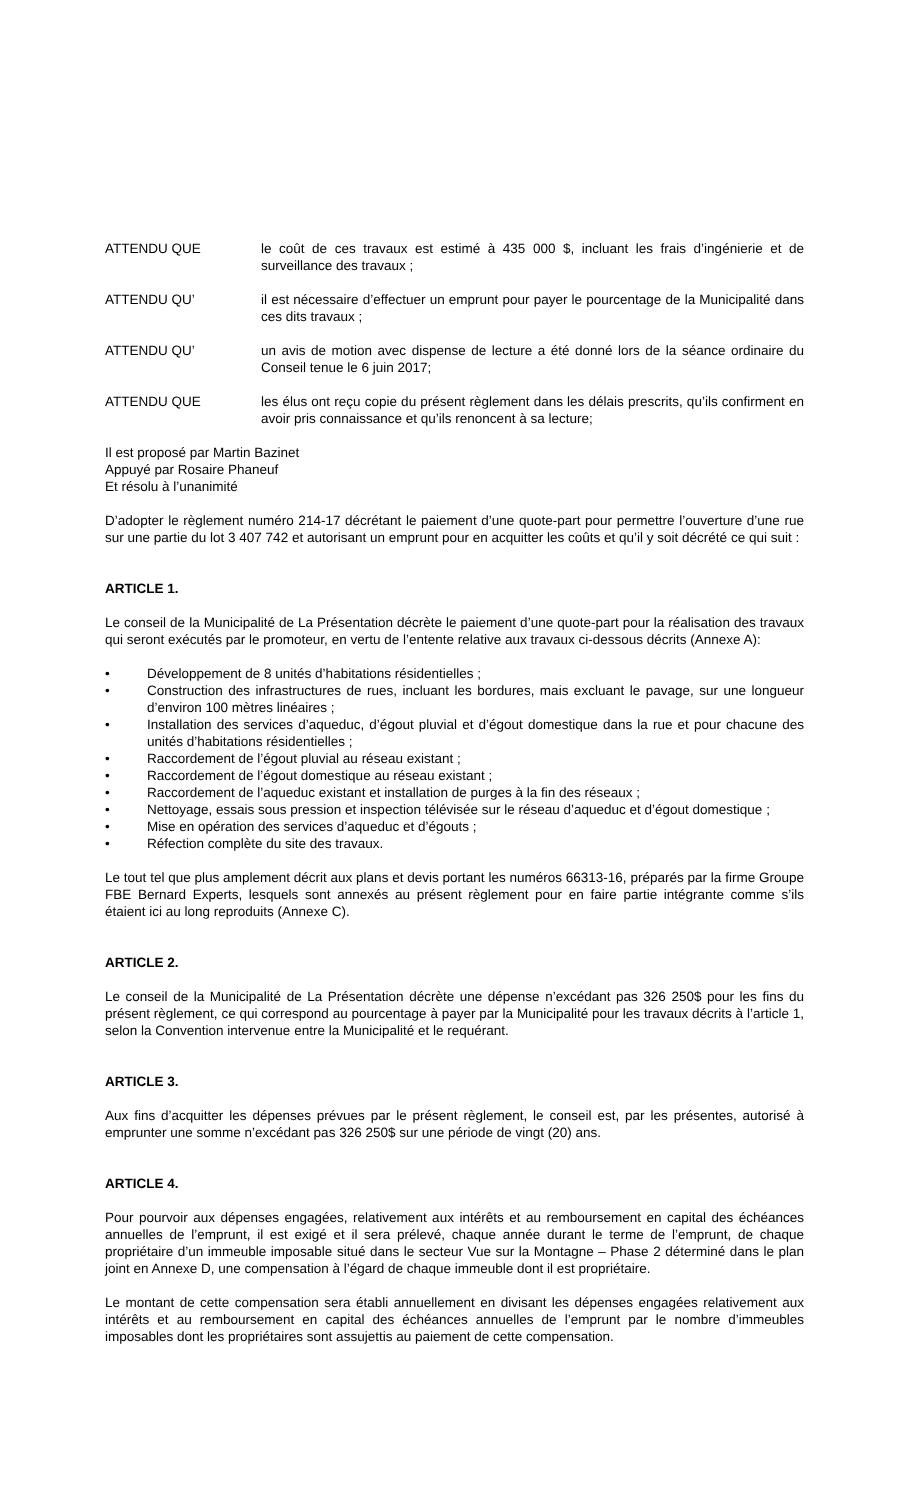ATTENDU QUE le coût de ces travaux est estimé à 435 000 $, incluant les frais d’ingénierie et de surveillance des travaux ;
ATTENDU QU’ il est nécessaire d’effectuer un emprunt pour payer le pourcentage de la Municipalité dans ces dits travaux ;
ATTENDU QU’ un avis de motion avec dispense de lecture a été donné lors de la séance ordinaire du Conseil tenue le 6 juin 2017;
ATTENDU QUE les élus ont reçu copie du présent règlement dans les délais prescrits, qu’ils confirment en avoir pris connaissance et qu’ils renoncent à sa lecture;
Il est proposé par Martin Bazinet
Appuyé par Rosaire Phaneuf
Et résolu à l’unanimité
D’adopter le règlement numéro 214-17 décrétant le paiement d’une quote-part pour permettre l’ouverture d’une rue sur une partie du lot 3 407 742 et autorisant un emprunt pour en acquitter les coûts et qu’il y soit décrété ce qui suit :
ARTICLE 1.
Le conseil de la Municipalité de La Présentation décrète le paiement d’une quote-part pour la réalisation des travaux qui seront exécutés par le promoteur, en vertu de l’entente relative aux travaux ci-dessous décrits (Annexe A):
• Développement de 8 unités d’habitations résidentielles ;
• Construction des infrastructures de rues, incluant les bordures, mais excluant le pavage, sur une longueur d’environ 100 mètres linéaires ;
• Installation des services d’aqueduc, d’égout pluvial et d’égout domestique dans la rue et pour chacune des unités d’habitations résidentielles ;
• Raccordement de l’égout pluvial au réseau existant ;
• Raccordement de l’égout domestique au réseau existant ;
• Raccordement de l’aqueduc existant et installation de purges à la fin des réseaux ;
• Nettoyage, essais sous pression et inspection télévisée sur le réseau d’aqueduc et d’égout domestique ;
• Mise en opération des services d’aqueduc et d’égouts ;
• Réfection complète du site des travaux.
Le tout tel que plus amplement décrit aux plans et devis portant les numéros 66313-16, préparés par la firme Groupe FBE Bernard Experts, lesquels sont annexés au présent règlement pour en faire partie intégrante comme s’ils étaient ici au long reproduits (Annexe C).
ARTICLE 2.
Le conseil de la Municipalité de La Présentation décrète une dépense n’excédant pas 326 250$ pour les fins du présent règlement, ce qui correspond au pourcentage à payer par la Municipalité pour les travaux décrits à l’article 1, selon la Convention intervenue entre la Municipalité et le requérant.
ARTICLE 3.
Aux fins d’acquitter les dépenses prévues par le présent règlement, le conseil est, par les présentes, autorisé à emprunter une somme n’excédant pas 326 250$ sur une période de vingt (20) ans.
ARTICLE 4.
Pour pourvoir aux dépenses engagées, relativement aux intérêts et au remboursement en capital des échéances annuelles de l’emprunt, il est exigé et il sera prélevé, chaque année durant le terme de l’emprunt, de chaque propriétaire d’un immeuble imposable situé dans le secteur Vue sur la Montagne – Phase 2 déterminé dans le plan joint en Annexe D, une compensation à l’égard de chaque immeuble dont il est propriétaire.
Le montant de cette compensation sera établi annuellement en divisant les dépenses engagées relativement aux intérêts et au remboursement en capital des échéances annuelles de l’emprunt par le nombre d’immeubles imposables dont les propriétaires sont assujettis au paiement de cette compensation.